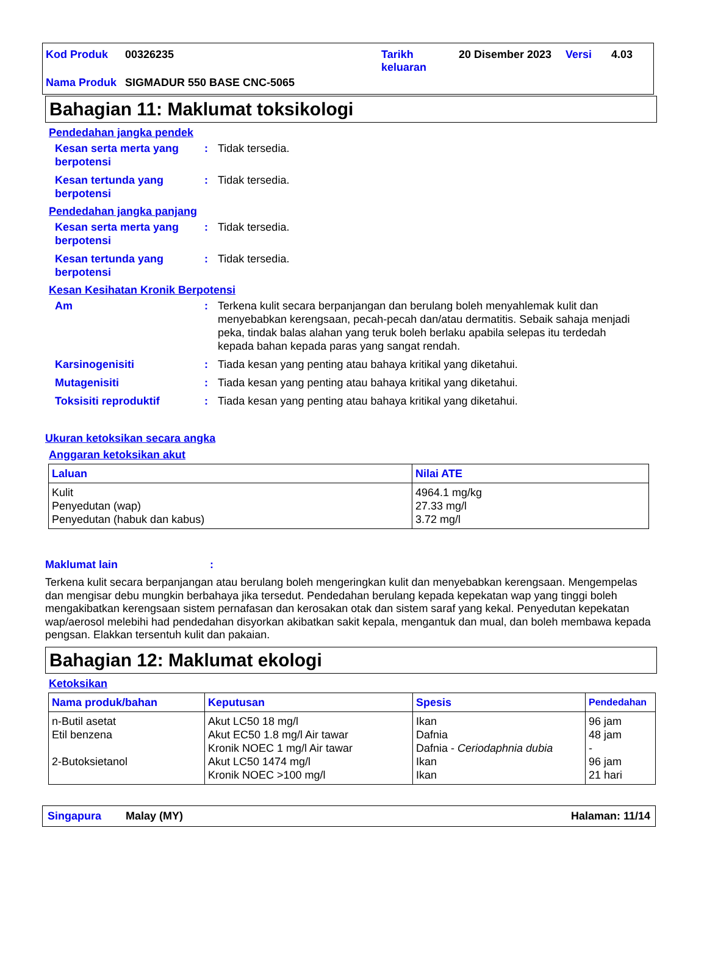| Kod Produk | 00326235 | Tarikh keluaran | 20 Disember 2023 | Versi | 4.03 |
| Nama Produk | SIGMADUR 550 BASE CNC-5065 | | | | |
Bahagian 11: Maklumat toksikologi
Pendedahan jangka pendek
Kesan serta merta yang berpotensi: Tidak tersedia.
Kesan tertunda yang berpotensi: Tidak tersedia.
Pendedahan jangka panjang
Kesan serta merta yang berpotensi: Tidak tersedia.
Kesan tertunda yang berpotensi: Tidak tersedia.
Kesan Kesihatan Kronik Berpotensi
Am: Terkena kulit secara berpanjangan dan berulang boleh menyahlemak kulit dan menyebabkan kerengsaan, pecah-pecah dan/atau dermatitis. Sebaik sahaja menjadi peka, tindak balas alahan yang teruk boleh berlaku apabila selepas itu terdedah kepada bahan kepada paras yang sangat rendah.
Karsinogenisiti: Tiada kesan yang penting atau bahaya kritikal yang diketahui.
Mutagenisiti: Tiada kesan yang penting atau bahaya kritikal yang diketahui.
Toksisiti reproduktif: Tiada kesan yang penting atau bahaya kritikal yang diketahui.
Ukuran ketoksikan secara angka
Anggaran ketoksikan akut
| Laluan | Nilai ATE |
| --- | --- |
| Kulit Penyedutan (wap) Penyedutan (habuk dan kabus) | 4964.1 mg/kg 27.33 mg/l 3.72 mg/l |
Maklumat lain:
Terkena kulit secara berpanjangan atau berulang boleh mengeringkan kulit dan menyebabkan kerengsaan. Mengempelas dan mengisar debu mungkin berbahaya jika tersedut. Pendedahan berulang kepada kepekatan wap yang tinggi boleh mengakibatkan kerengsaan sistem pernafasan dan kerosakan otak dan sistem saraf yang kekal. Penyedutan kepekatan wap/aerosol melebihi had pendedahan disyorkan akibatkan sakit kepala, mengantuk dan mual, dan boleh membawa kepada pengsan. Elakkan tersentuh kulit dan pakaian.
Bahagian 12: Maklumat ekologi
Ketoksikan
| Nama produk/bahan | Keputusan | Spesis | Pendedahan |
| --- | --- | --- | --- |
| n-Butil asetat Etil benzena 2-Butoksietanol | Akut LC50 18 mg/l Akut EC50 1.8 mg/l Air tawar Kronik NOEC 1 mg/l Air tawar Akut LC50 1474 mg/l Kronik NOEC >100 mg/l | Ikan Dafnia Dafnia - Ceriodaphnia dubia Ikan Ikan | 96 jam 48 jam - 96 jam 21 hari |
Singapura Malay (MY) Halaman: 11/14